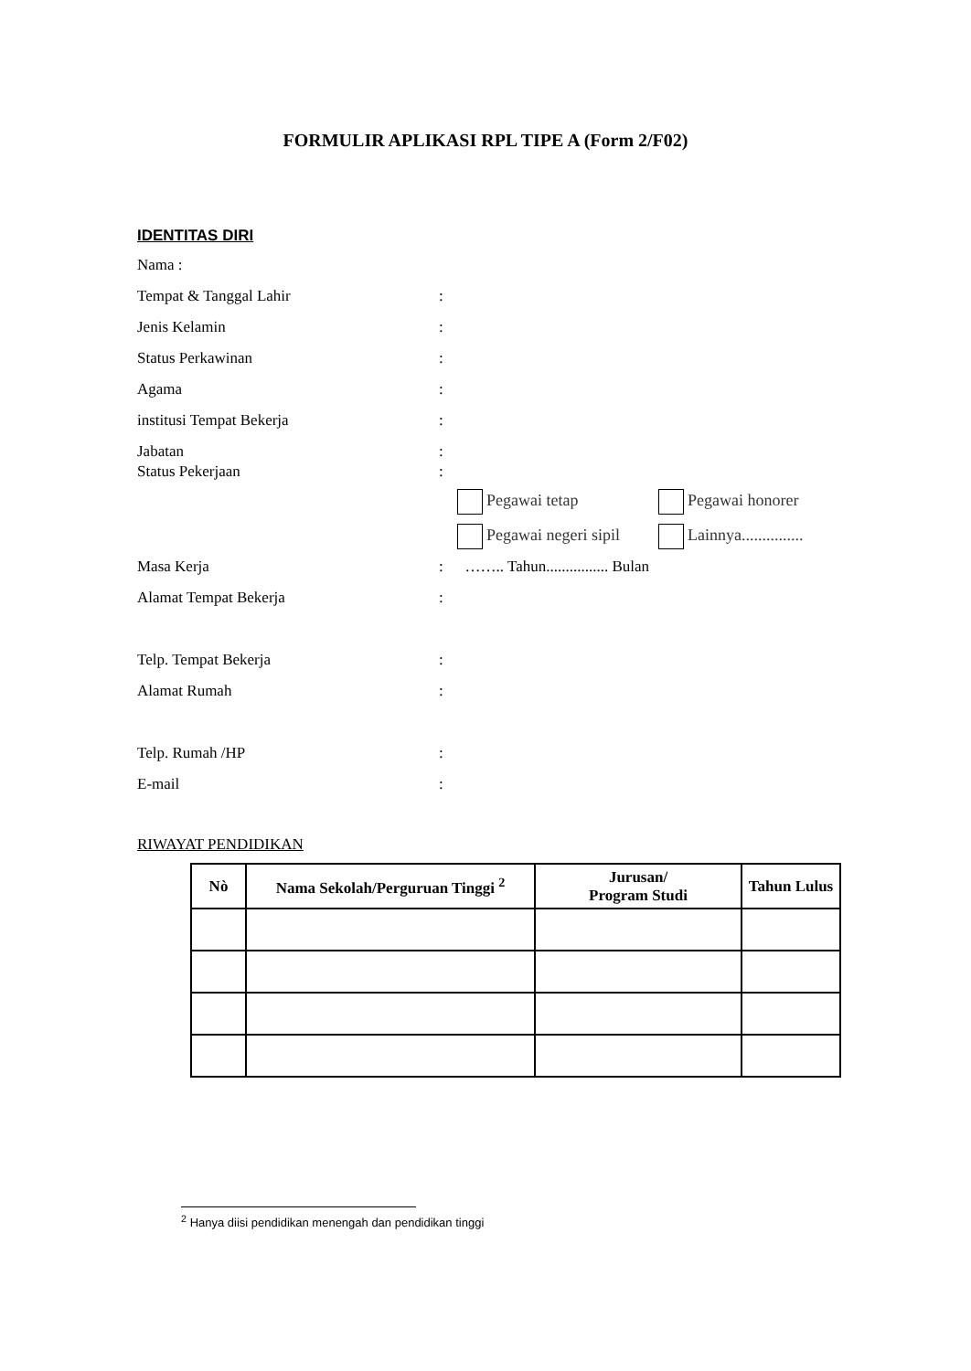FORMULIR APLIKASI RPL TIPE A (Form 2/F02)
IDENTITAS DIRI
Nama :
Tempat & Tanggal Lahir:
Jenis Kelamin:
Status Perkawinan:
Agama:
institusi Tempat Bekerja:
Jabatan:
Status Pekerjaan:
Pegawai tetap Pegawai honorer
Pegawai negeri sipil Lainnya...............
Masa Kerja: …….. Tahun................ Bulan
Alamat Tempat Bekerja:
Telp. Tempat Bekerja:
Alamat Rumah:
Telp. Rumah /HP:
E-mail:
RIWAYAT PENDIDIKAN
| Nò | Nama Sekolah/Perguruan Tinggi <sup>2</sup> | Jurusan/ Program Studi | Tahun Lulus |
| --- | --- | --- | --- |
<sup>2</sup> Hanya diisi pendidikan menengah dan pendidikan tinggi